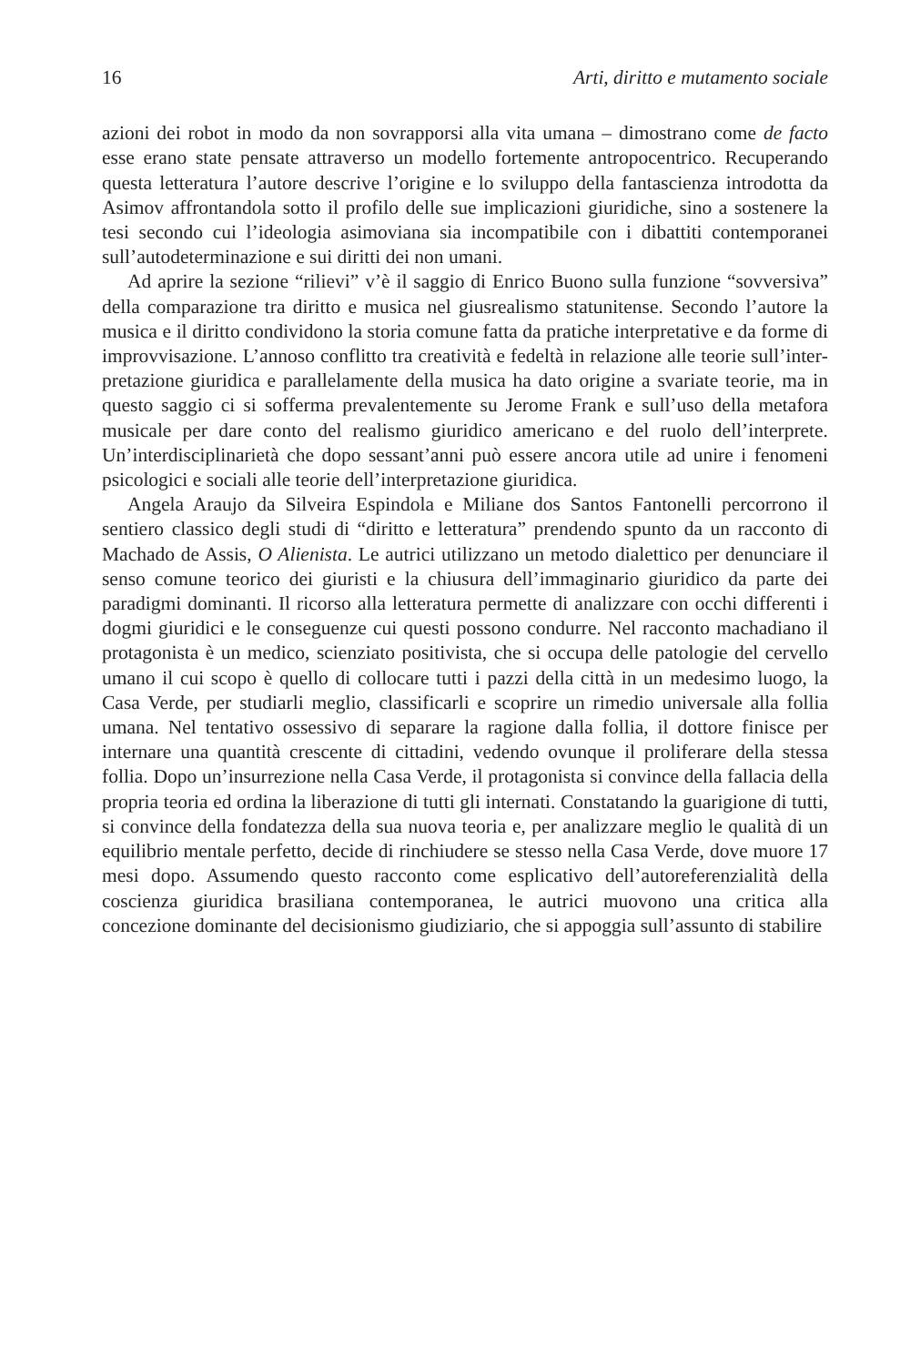16 Arti, diritto e mutamento sociale
azioni dei robot in modo da non sovrapporsi alla vita umana – dimostrano come de facto esse erano state pensate attraverso un modello fortemente antropocentrico. Recuperando questa letteratura l’autore descrive l’origine e lo sviluppo della fantascienza introdotta da Asimov affrontandola sotto il profilo delle sue implicazioni giuridiche, sino a sostenere la tesi secondo cui l’ideologia asimoviana sia incompatibile con i dibattiti contemporanei sull’autodeterminazione e sui diritti dei non umani.
Ad aprire la sezione “rilievi” v’è il saggio di Enrico Buono sulla funzio­ne “sovversiva” della comparazione tra diritto e musica nel giusrealismo statunitense. Secondo l’autore la musica e il diritto condividono la sto­ria comune fatta da pratiche interpretative e da forme di improvvisazione. L’annoso conflitto tra creatività e fedeltà in relazione alle teorie sull’inter­pretazione giuridica e parallelamente della musica ha dato origine a sva­riate teorie, ma in questo saggio ci si sofferma prevalentemente su Jero­me Frank e sull’uso della metafora musicale per dare conto del realismo giuridico americano e del ruolo dell’interprete. Un’interdisciplinarietà che dopo sessant’anni può essere ancora utile ad unire i fenomeni psicologici e sociali alle teorie dell’interpretazione giuridica.
Angela Araujo da Silveira Espindola e Miliane dos Santos Fantonelli percorrono il sentiero classico degli studi di “diritto e letteratura” pren­dendo spunto da un racconto di Machado de Assis, O Alienista. Le autrici utilizzano un metodo dialettico per denunciare il senso comune teorico dei giuristi e la chiusura dell’immaginario giuridico da parte dei paradigmi dominanti. Il ricorso alla letteratura permette di analizzare con occhi diffe­renti i dogmi giuridici e le conseguenze cui questi possono condurre. Nel racconto machadiano il protagonista è un medico, scienziato positivista, che si occupa delle patologie del cervello umano il cui scopo è quello di collocare tutti i pazzi della città in un medesimo luogo, la Casa Verde, per studiarli meglio, classificarli e scoprire un rimedio universale alla follia umana. Nel tentativo ossessivo di separare la ragione dalla follia, il dottore finisce per internare una quantità crescente di cittadini, vedendo ovunque il proliferare della stessa follia. Dopo un’insurrezione nella Casa Verde, il protagonista si convince della fallacia della propria teoria ed ordina la liberazione di tutti gli internati. Constatando la guarigione di tutti, si con­vince della fondatezza della sua nuova teoria e, per analizzare meglio le qualità di un equilibrio mentale perfetto, decide di rinchiudere se stesso nella Casa Verde, dove muore 17 mesi dopo. Assumendo questo racconto come esplicativo dell’autoreferenzialità della coscienza giuridica brasilia­na contemporanea, le autrici muovono una critica alla concezione domi­nante del decisionismo giudiziario, che si appoggia sull’assunto di stabilire